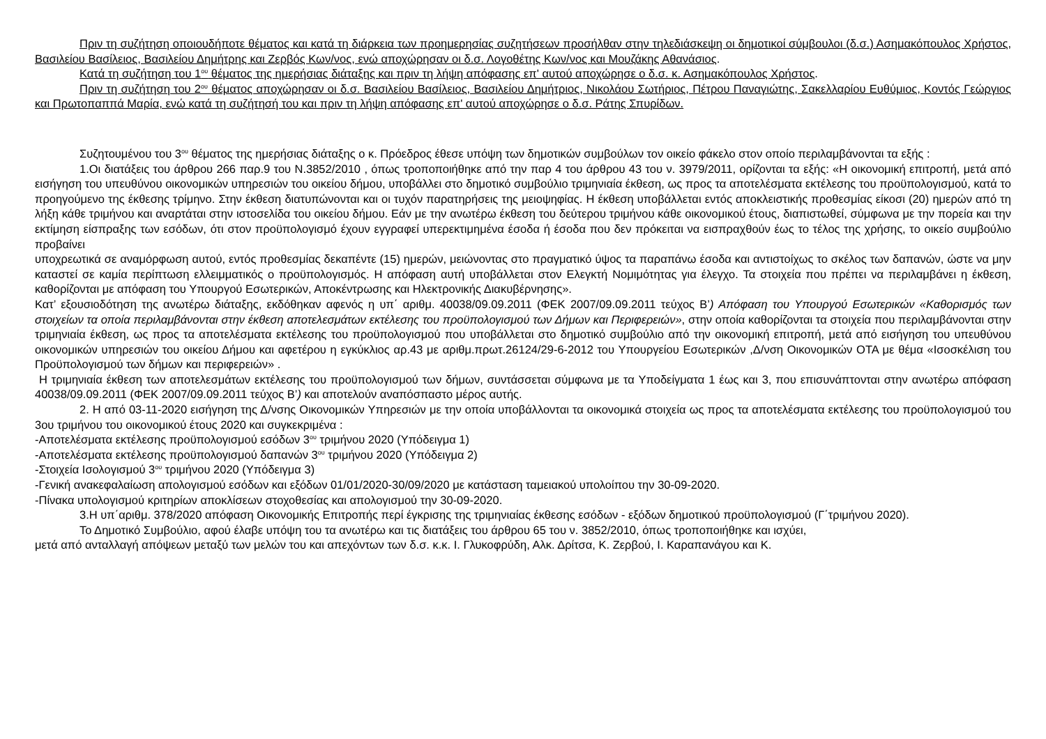Πριν τη συζήτηση οποιουδήποτε θέματος και κατά τη διάρκεια των προημερησίας συζητήσεων προσήλθαν στην τηλεδιάσκεψη οι δημοτικοί σύμβουλοι (δ.σ.) Ασημακόπουλος Χρήστος, Βασιλείου Βασίλειος, Βασιλείου Δημήτρης και Ζερβός Κων/νος, ενώ αποχώρησαν οι δ.σ. Λογοθέτης Κων/νος και Μουζάκης Αθανάσιος.
Κατά τη συζήτηση του 1<sup>ου</sup> θέματος της ημερήσιας διάταξης και πριν τη λήψη απόφασης επ' αυτού αποχώρησε ο δ.σ. κ. Ασημακόπουλος Χρήστος.
Πριν τη συζήτηση του 2<sup>ου</sup> θέματος αποχώρησαν οι δ.σ. Βασιλείου Βασίλειος, Βασιλείου Δημήτριος, Νικολάου Σωτήριος, Πέτρου Παναγιώτης, Σακελλαρίου Ευθύμιος, Κοντός Γεώργιος και Πρωτοπαππά Μαρία, ενώ κατά τη συζήτησή του και πριν τη λήψη απόφασης επ' αυτού αποχώρησε ο δ.σ. Ράτης Σπυρίδων.
Συζητουμένου του 3<sup>ου</sup> θέματος της ημερήσιας διάταξης ο κ. Πρόεδρος έθεσε υπόψη των δημοτικών συμβούλων τον οικείο φάκελο στον οποίο περιλαμβάνονται τα εξής :
1.Οι διατάξεις του άρθρου 266 παρ.9 του Ν.3852/2010 , όπως τροποποιήθηκε από την παρ 4 του άρθρου 43 του ν. 3979/2011, ορίζονται τα εξής: «Η οικονομική επιτροπή, μετά από εισήγηση του υπευθύνου οικονομικών υπηρεσιών του οικείου δήμου, υποβάλλει στο δημοτικό συμβούλιο τριμηνιαία έκθεση, ως προς τα αποτελέσματα εκτέλεσης του προϋπολογισμού, κατά το προηγούμενο της έκθεσης τρίμηνο. Στην έκθεση διατυπώνονται και οι τυχόν παρατηρήσεις της μειοψηφίας. Η έκθεση υποβάλλεται εντός αποκλειστικής προθεσμίας είκοσι (20) ημερών από τη λήξη κάθε τριμήνου και αναρτάται στην ιστοσελίδα του οικείου δήμου. Εάν με την ανωτέρω έκθεση του δεύτερου τριμήνου κάθε οικονομικού έτους, διαπιστωθεί, σύμφωνα με την πορεία και την εκτίμηση είσπραξης των εσόδων, ότι στον προϋπολογισμό έχουν εγγραφεί υπερεκτιμημένα έσοδα ή έσοδα που δεν πρόκειται να εισπραχθούν έως το τέλος της χρήσης, το οικείο συμβούλιο προβαίνει
υποχρεωτικά σε αναμόρφωση αυτού, εντός προθεσμίας δεκαπέντε (15) ημερών, μειώνοντας στο πραγματικό ύψος τα παραπάνω έσοδα και αντιστοίχως το σκέλος των δαπανών, ώστε να μην καταστεί σε καμία περίπτωση ελλειμματικός ο προϋπολογισμός. Η απόφαση αυτή υποβάλλεται στον Ελεγκτή Νομιμότητας για έλεγχο. Τα στοιχεία που πρέπει να περιλαμβάνει η έκθεση, καθορίζονται με απόφαση του Υπουργού Εσωτερικών, Αποκέντρωσης και Ηλεκτρονικής Διακυβέρνησης».
Κατ’ εξουσιοδότηση της ανωτέρω διάταξης, εκδόθηκαν αφενός η υπ΄ αριθμ. 40038/09.09.2011 (ΦΕΚ 2007/09.09.2011 τεύχος Β’) Απόφαση του Υπουργού Εσωτερικών «Καθορισμός των στοιχείων τα οποία περιλαμβάνονται στην έκθεση αποτελεσμάτων εκτέλεσης του προϋπολογισμού των Δήμων και Περιφερειών», στην οποία καθορίζονται τα στοιχεία που περιλαμβάνονται στην τριμηνιαία έκθεση, ως προς τα αποτελέσματα εκτέλεσης του προϋπολογισμού που υποβάλλεται στο δημοτικό συμβούλιο από την οικονομική επιτροπή, μετά από εισήγηση του υπευθύνου οικονομικών υπηρεσιών του οικείου Δήμου και αφετέρου η εγκύκλιος αρ.43 με αριθμ.πρωτ.26124/29-6-2012 του Υπουργείου Εσωτερικών ,Δ/νση Οικονομικών ΟΤΑ με θέμα «Ισοσκέλιση του Προϋπολογισμού των δήμων και περιφερειών» .
Η τριμηνιαία έκθεση των αποτελεσμάτων εκτέλεσης του προϋπολογισμού των δήμων, συντάσσεται σύμφωνα με τα Υποδείγματα 1 έως και 3, που επισυνάπτονται στην ανωτέρω απόφαση 40038/09.09.2011 (ΦΕΚ 2007/09.09.2011 τεύχος Β’) και αποτελούν αναπόσπαστο μέρος αυτής.
2. Η από 03-11-2020 εισήγηση της Δ/νσης Οικονομικών Υπηρεσιών με την οποία υποβάλλονται τα οικονομικά στοιχεία ως προς τα αποτελέσματα εκτέλεσης του προϋπολογισμού του 3ου τριμήνου του οικονομικού έτους 2020 και συγκεκριμένα :
-Αποτελέσματα εκτέλεσης προϋπολογισμού εσόδων 3<sup>ου</sup> τριμήνου 2020 (Υπόδειγμα 1)
-Αποτελέσματα εκτέλεσης προϋπολογισμού δαπανών 3<sup>ου</sup> τριμήνου 2020 (Υπόδειγμα 2)
-Στοιχεία Ισολογισμού 3<sup>ου</sup> τριμήνου 2020 (Υπόδειγμα 3)
-Γενική ανακεφαλαίωση απολογισμού εσόδων και εξόδων 01/01/2020-30/09/2020 με κατάσταση ταμειακού υπολοίπου την 30-09-2020.
-Πίνακα υπολογισμού κριτηρίων αποκλίσεων στοχοθεσίας και απολογισμού την 30-09-2020.
3.Η υπ΄αριθμ. 378/2020 απόφαση Οικονομικής Επιτροπής περί έγκρισης της τριμηνιαίας έκθεσης εσόδων - εξόδων δημοτικού προϋπολογισμού (Γ΄τριμήνου 2020).
Το Δημοτικό Συμβούλιο, αφού έλαβε υπόψη του τα ανωτέρω και τις διατάξεις του άρθρου 65 του ν. 3852/2010, όπως τροποποιήθηκε και ισχύει,
μετά από ανταλλαγή απόψεων μεταξύ των μελών του και απεχόντων των δ.σ. κ.κ. Ι. Γλυκοφρύδη, Αλκ. Δρίτσα, Κ. Ζερβού, Ι. Καραπανάγου και Κ.